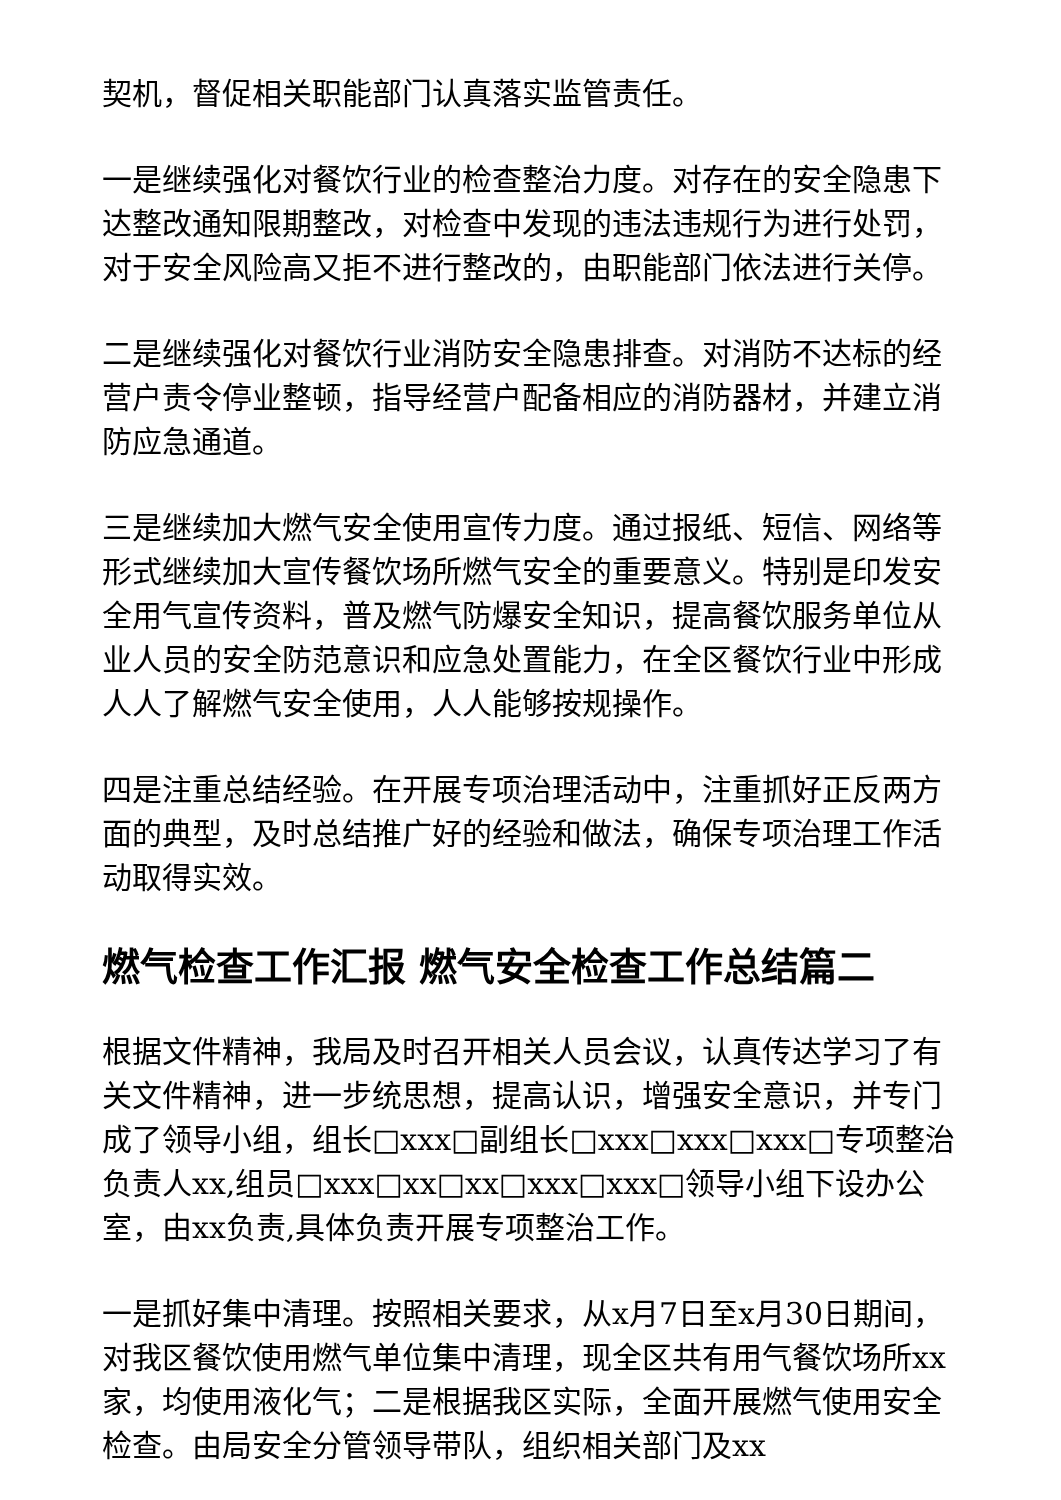契机，督促相关职能部门认真落实监管责任。
一是继续强化对餐饮行业的检查整治力度。对存在的安全隐患下达整改通知限期整改，对检查中发现的违法违规行为进行处罚，对于安全风险高又拒不进行整改的，由职能部门依法进行关停。
二是继续强化对餐饮行业消防安全隐患排查。对消防不达标的经营户责令停业整顿，指导经营户配备相应的消防器材，并建立消防应急通道。
三是继续加大燃气安全使用宣传力度。通过报纸、短信、网络等形式继续加大宣传餐饮场所燃气安全的重要意义。特别是印发安全用气宣传资料，普及燃气防爆安全知识，提高餐饮服务单位从业人员的安全防范意识和应急处置能力，在全区餐饮行业中形成人人了解燃气安全使用，人人能够按规操作。
四是注重总结经验。在开展专项治理活动中，注重抓好正反两方面的典型，及时总结推广好的经验和做法，确保专项治理工作活动取得实效。
燃气检查工作汇报 燃气安全检查工作总结篇二
根据文件精神，我局及时召开相关人员会议，认真传达学习了有关文件精神，进一步统思想，提高认识，增强安全意识，并专门成了领导小组，组长□xxx□副组长□xxx□xxx□xxx□专项整治负责人xx,组员□xxx□xx□xx□xxx□xxx□领导小组下设办公室，由xx负责,具体负责开展专项整治工作。
一是抓好集中清理。按照相关要求，从x月7日至x月30日期间，对我区餐饮使用燃气单位集中清理，现全区共有用气餐饮场所xx家，均使用液化气；二是根据我区实际，全面开展燃气使用安全检查。由局安全分管领导带队，组织相关部门及xx